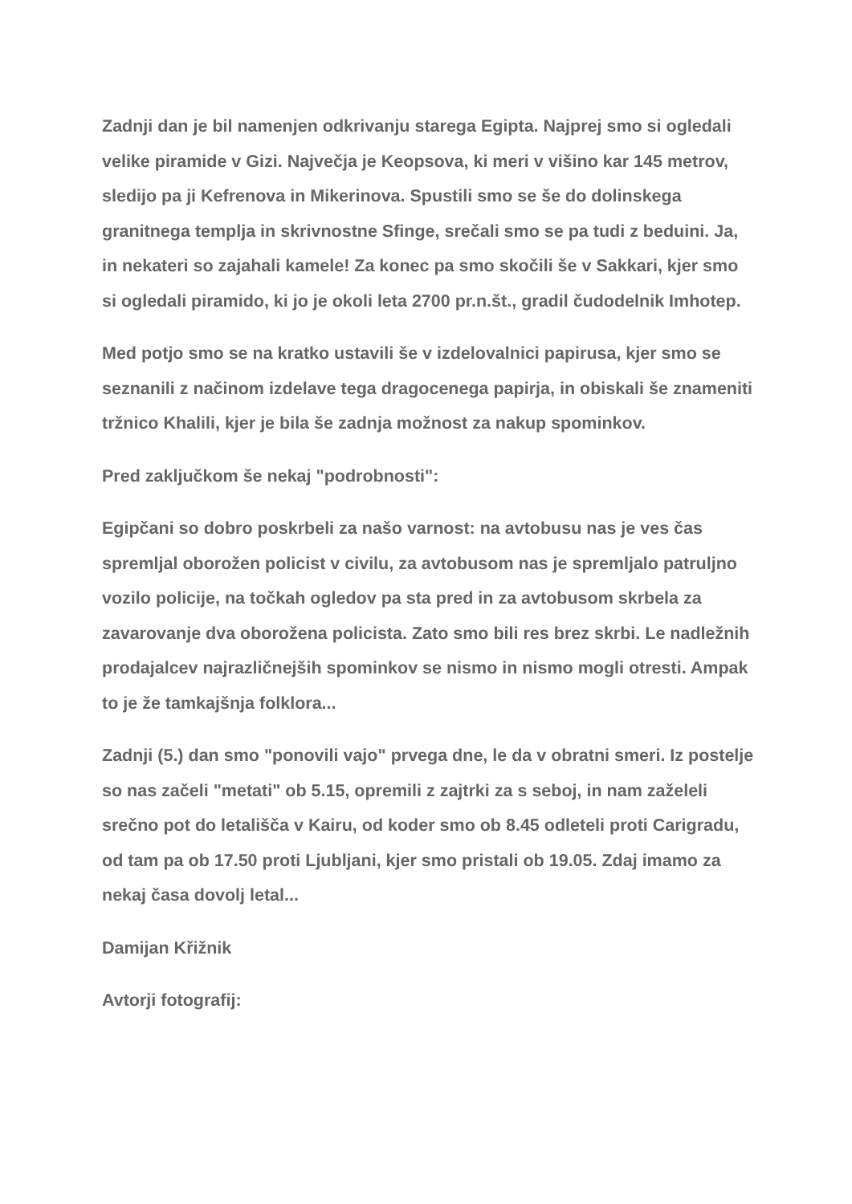Zadnji dan je bil namenjen odkrivanju starega Egipta. Najprej smo si ogledali velike piramide v Gizi. Največja je Keopsova, ki meri v višino kar 145 metrov, sledijo pa ji Kefrenova in Mikerinova. Spustili smo se še do dolinskega granitnega templja in skrivnostne Sfinge, srečali smo se pa tudi z beduini. Ja, in nekateri so zajahali kamele! Za konec pa smo skočili še v Sakkari, kjer smo si ogledali piramido, ki jo je okoli leta 2700 pr.n.št., gradil čudodelnik Imhotep.
Med potjo smo se na kratko ustavili še v izdelovalnici papirusa, kjer smo se seznanili z načinom izdelave tega dragocenega papirja, in obiskali še znameniti tržnico Khalili, kjer je bila še zadnja možnost za nakup spominkov.
Pred zaključkom še nekaj "podrobnosti":
Egipčani so dobro poskrbeli za našo varnost: na avtobusu nas je ves čas spremljal oborožen policist v civilu, za avtobusom nas je spremljalo patruljno vozilo policije, na točkah ogledov pa sta pred in za avtobusom skrbela za zavarovanje dva oborožena policista. Zato smo bili res brez skrbi. Le nadležnih prodajalcev najrazličnejših spominkov se nismo in nismo mogli otresti. Ampak to je že tamkajšnja folklora...
Zadnji (5.) dan smo "ponovili vajo" prvega dne, le da v obratni smeri. Iz postelje so nas začeli "metati" ob 5.15, opremili z zajtrki za s seboj, in nam zaželeli srečno pot do letališča v Kairu, od koder smo ob 8.45 odleteli proti Carigradu, od tam pa ob 17.50 proti Ljubljani, kjer smo pristali ob 19.05. Zdaj imamo za nekaj časa dovolj letal...
Damijan Křižnik
Avtorji fotografij: